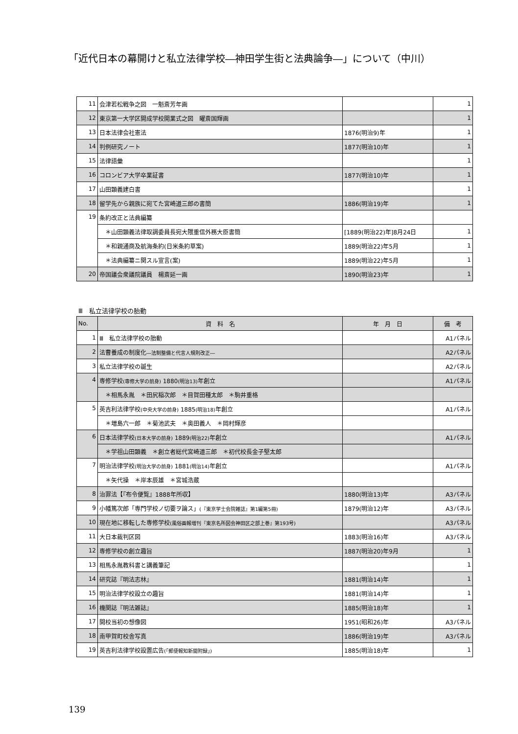「近代日本の幕開けと私立法律学校―神田学生街と法典論争―」について（中川）
| 11 | 会津若松戦争之図 一魁斎芳年画 | | 1 |
| 12 | 東京第一大学区開成学校開業式之図 曜斎国輝画 | | 1 |
| 13 | 日本法律会社憲法 | 1876(明治9)年 | 1 |
| 14 | 判例研究ノート | 1877(明治10)年 | 1 |
| 15 | 法律語彙 | | 1 |
| 16 | コロンビア大学卒業証書 | 1877(明治10)年 | 1 |
| 17 | 山田顕義建白書 | | 1 |
| 18 | 留学先から親族に宛てた宮崎道三郎の書簡 | 1886(明治19)年 | 1 |
| 19 | 条約改正と法典編纂 | | |
| | ＊山田顕義法律取調委員長宛大隈重信外務大臣書簡 | [1889(明治22)年]8月24日 | 1 |
| | ＊和親通商及航海条約(日米条約草案) | 1889(明治22)年5月 | 1 |
| | ＊法典編纂ニ関スル宣言(案) | 1889(明治22)年5月 | 1 |
| 20 | 帝国議会衆議院議員 楊斎延一画 | 1890(明治23)年 | 1 |
Ⅲ　私立法律学校の胎動
| No. | 資 料 名 | 年 月 日 | 備 考 |
| --- | --- | --- | --- |
| 1 | Ⅲ 私立法律学校の胎動 | | A1パネル |
| 2 | 法曹養成の制度化 ―法制整備と代言人規則改正― | | A2パネル |
| 3 | 私立法律学校の誕生 | | A2パネル |
| 4 | 専修学校 (専修大学の前身) 1880 (明治13) 年創立 | | A1パネル |
| | ＊相馬永胤 ＊田尻稲次郎 ＊目賀田種太郎 ＊駒井重格 | | |
| 5 | 英吉利法律学校 (中央大学の前身) 1885 (明治18) 年創立 | | A1パネル |
| | ＊増島六一郎 ＊菊池武夫 ＊奥田義人 ＊岡村輝彦 | | |
| 6 | 日本法律学校 (日本大学の前身) 1889 (明治22) 年創立 | | A1パネル |
| | ＊学祖山田顕義 ＊創立者総代宮崎道三郎 ＊初代校長金子堅太郎 | | |
| 7 | 明治法律学校 (明治大学の前身) 1881 (明治14) 年創立 | | A1パネル |
| | ＊矢代操 ＊岸本辰雄 ＊宮城浩蔵 | | |
| 8 | 治罪法【『布令便覧』1888年所収】 | 1880(明治13)年 | A3パネル |
| 9 | 小幡篤次郎「専門学校ノ切要ヲ論ス」 (『東京学士会院雑誌』第1編第5冊) | 1879(明治12)年 | A3パネル |
| 10 | 現在地に移転した専修学校 (風俗画報増刊『東京名所図会神田区之部上巻』第193号) | | A3パネル |
| 11 | 大日本裁判区図 | 1883(明治16)年 | A3パネル |
| 12 | 専修学校の創立趣旨 | 1887(明治20)年9月 | 1 |
| 13 | 相馬永胤教科書と講義筆記 | | 1 |
| 14 | 研究誌『明法志林』 | 1881(明治14)年 | 1 |
| 15 | 明治法律学校設立の趣旨 | 1881(明治14)年 | 1 |
| 16 | 機関誌『明法雑誌』 | 1885(明治18)年 | 1 |
| 17 | 開校当初の想像図 | 1951(昭和26)年 | A3パネル |
| 18 | 南甲賀町校舎写真 | 1886(明治19)年 | A3パネル |
| 19 | 英吉利法律学校設置広告 (「郵便報知新聞附録」) | 1885(明治18)年 | 1 |
139